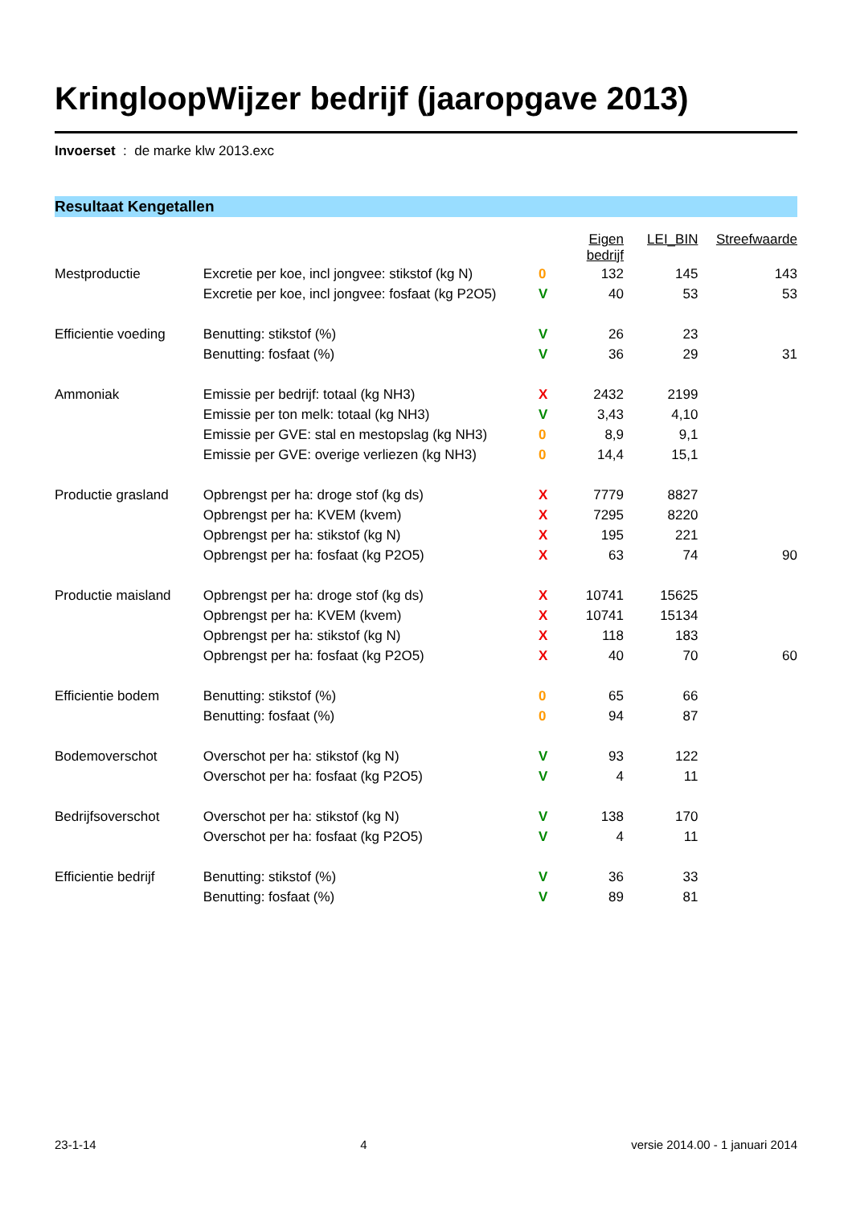KringloopWijzer bedrijf (jaaropgave 2013)
Invoerset : de marke klw 2013.exc
Resultaat Kengetallen
| | | | Eigen bedrijf | LEI_BIN | Streefwaarde |
| Mestproductie | Excretie per koe, incl jongvee: stikstof (kg N) | 0 | 132 | 145 | 143 |
| | Excretie per koe, incl jongvee: fosfaat (kg P2O5) | V | 40 | 53 | 53 |
| Efficientie voeding | Benutting: stikstof (%) | V | 26 | 23 | |
| | Benutting: fosfaat (%) | V | 36 | 29 | 31 |
| Ammoniak | Emissie per bedrijf: totaal (kg NH3) | X | 2432 | 2199 | |
| | Emissie per ton melk: totaal (kg NH3) | V | 3,43 | 4,10 | |
| | Emissie per GVE: stal en mestopslag (kg NH3) | 0 | 8,9 | 9,1 | |
| | Emissie per GVE: overige verliezen (kg NH3) | 0 | 14,4 | 15,1 | |
| Productie grasland | Opbrengst per ha: droge stof (kg ds) | X | 7779 | 8827 | |
| | Opbrengst per ha: KVEM (kvem) | X | 7295 | 8220 | |
| | Opbrengst per ha: stikstof (kg N) | X | 195 | 221 | |
| | Opbrengst per ha: fosfaat (kg P2O5) | X | 63 | 74 | 90 |
| Productie maisland | Opbrengst per ha: droge stof (kg ds) | X | 10741 | 15625 | |
| | Opbrengst per ha: KVEM (kvem) | X | 10741 | 15134 | |
| | Opbrengst per ha: stikstof (kg N) | X | 118 | 183 | |
| | Opbrengst per ha: fosfaat (kg P2O5) | X | 40 | 70 | 60 |
| Efficientie bodem | Benutting: stikstof (%) | 0 | 65 | 66 | |
| | Benutting: fosfaat (%) | 0 | 94 | 87 | |
| Bodemoverschot | Overschot per ha: stikstof (kg N) | V | 93 | 122 | |
| | Overschot per ha: fosfaat (kg P2O5) | V | 4 | 11 | |
| Bedrijfsoverschot | Overschot per ha: stikstof (kg N) | V | 138 | 170 | |
| | Overschot per ha: fosfaat (kg P2O5) | V | 4 | 11 | |
| Efficientie bedrijf | Benutting: stikstof (%) | V | 36 | 33 | |
| | Benutting: fosfaat (%) | V | 89 | 81 | |
23-1-14 4 versie 2014.00 - 1 januari 2014